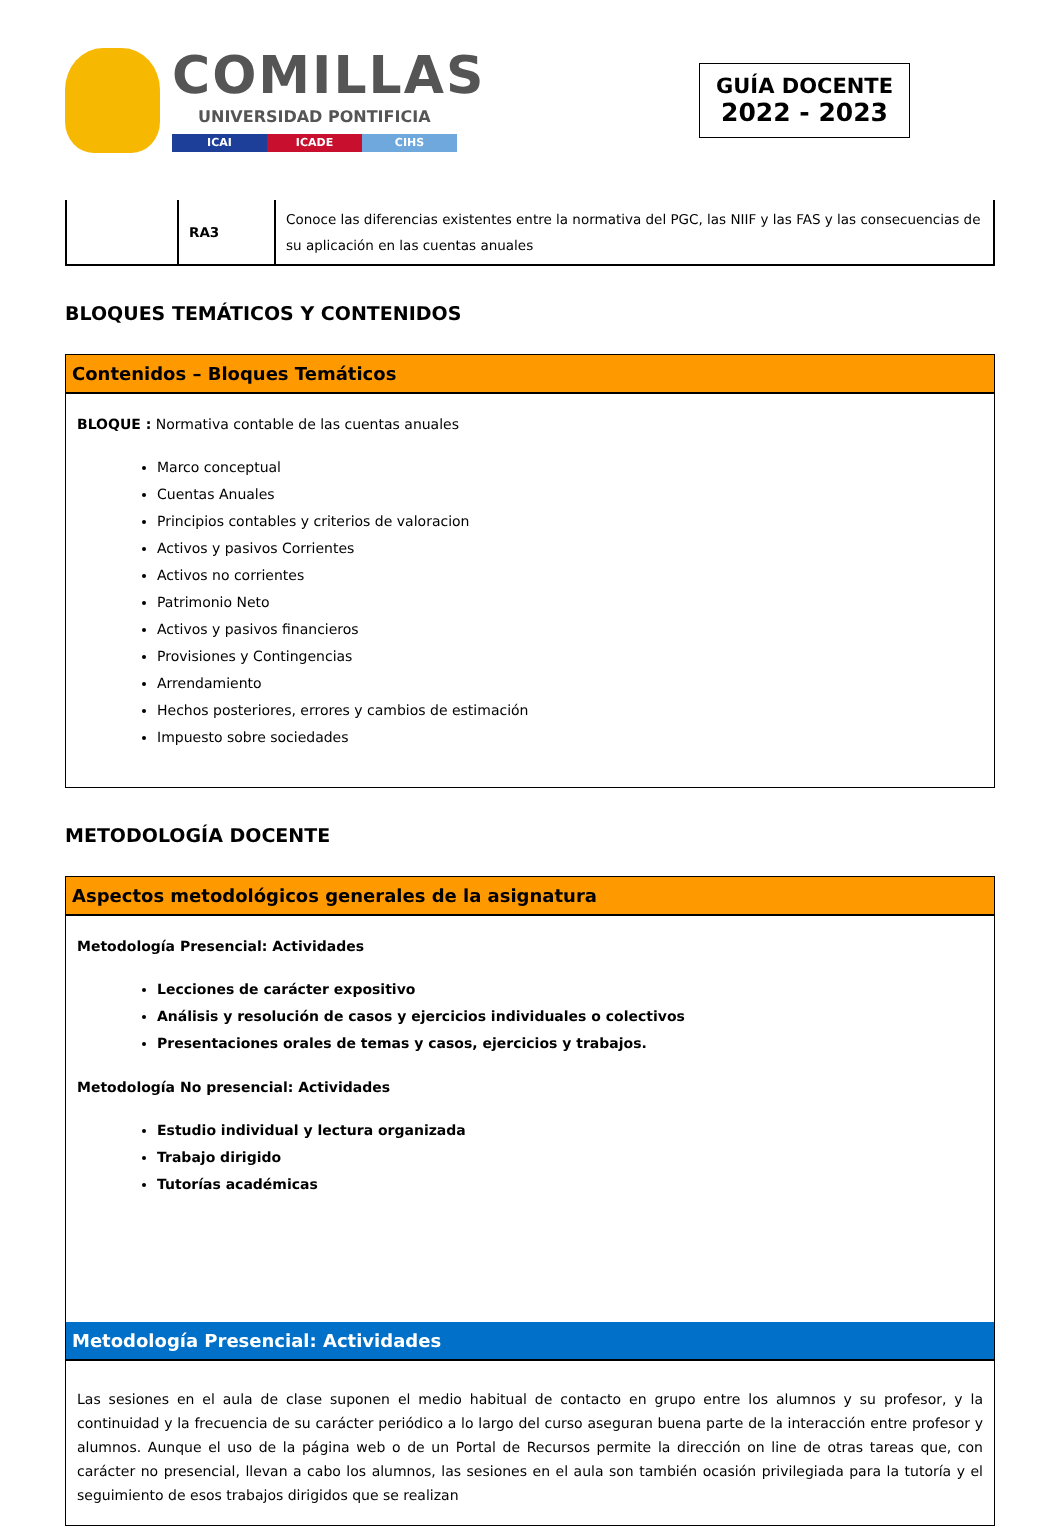COMILLAS
UNIVERSIDAD PONTIFICIA
ICAI ICADE CIHS
GUÍA DOCENTE
2022 - 2023
| | RA3 | Conoce las diferencias existentes entre la normativa del PGC, las NIIF y las FAS y las consecuencias de su aplicación en las cuentas anuales |
BLOQUES TEMÁTICOS Y CONTENIDOS
Contenidos – Bloques Temáticos
BLOQUE : Normativa contable de las cuentas anuales
Marco conceptual
Cuentas Anuales
Principios contables y criterios de valoracion
Activos y pasivos Corrientes
Activos no corrientes
Patrimonio Neto
Activos y pasivos financieros
Provisiones y Contingencias
Arrendamiento
Hechos posteriores, errores y cambios de estimación
Impuesto sobre sociedades
METODOLOGÍA DOCENTE
Aspectos metodológicos generales de la asignatura
Metodología Presencial: Actividades
Lecciones de carácter expositivo
Análisis y resolución de casos y ejercicios individuales o colectivos
Presentaciones orales de temas y casos, ejercicios y trabajos.
Metodología No presencial: Actividades
Estudio individual y lectura organizada
Trabajo dirigido
Tutorías académicas
Metodología Presencial: Actividades
Las sesiones en el aula de clase suponen el medio habitual de contacto en grupo entre los alumnos y su profesor, y la continuidad y la frecuencia de su carácter periódico a lo largo del curso aseguran buena parte de la interacción entre profesor y alumnos. Aunque el uso de la página web o de un Portal de Recursos permite la dirección on line de otras tareas que, con carácter no presencial, llevan a cabo los alumnos, las sesiones en el aula son también ocasión privilegiada para la tutoría y el seguimiento de esos trabajos dirigidos que se realizan